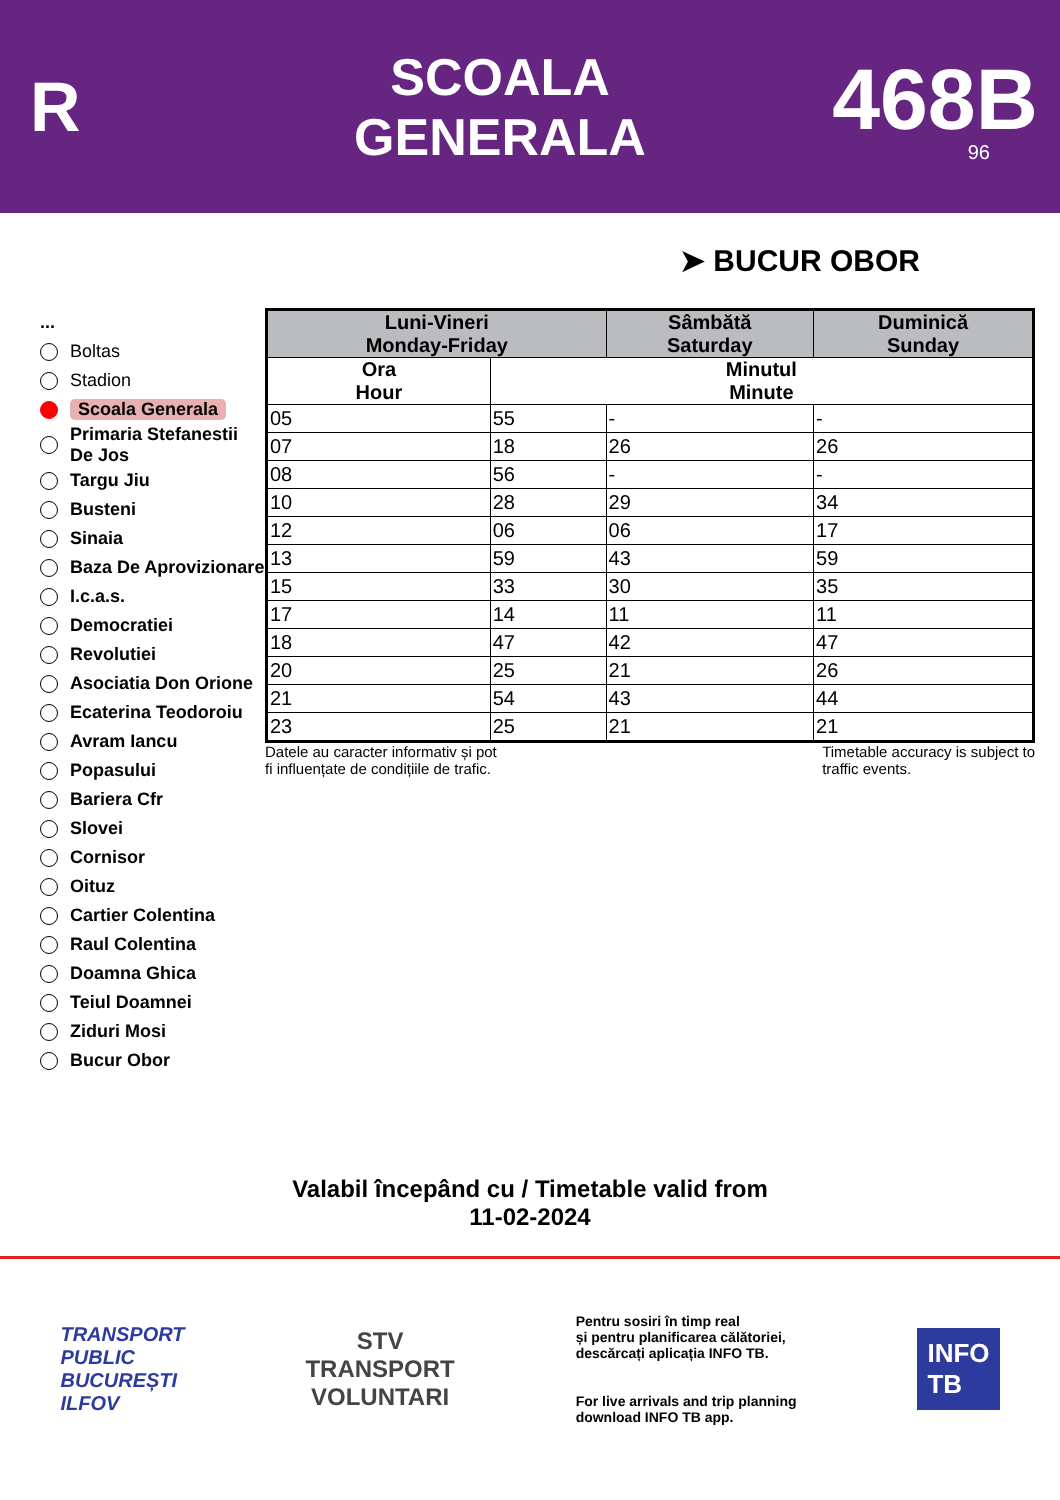R
SCOALA
GENERALA
468B
96
➤ BUCUR OBOR
...
Boltas
Stadion
Scoala Generala
Primaria Stefanestii De Jos
Targu Jiu
Busteni
Sinaia
Baza De Aprovizionare
I.c.a.s.
Democratiei
Revolutiei
Asociatia Don Orione
Ecaterina Teodoroiu
Avram Iancu
Popasului
Bariera Cfr
Slovei
Cornisor
Oituz
Cartier Colentina
Raul Colentina
Doamna Ghica
Teiul Doamnei
Ziduri Mosi
Bucur Obor
| Luni-Vineri Monday-Friday | | Sâmbătă Saturday | Duminică Sunday |
| --- | --- | --- | --- |
| Ora Hour | Minutul Minute | | |
| 05 | 55 | - | - |
| 07 | 18 | 26 | 26 |
| 08 | 56 | - | - |
| 10 | 28 | 29 | 34 |
| 12 | 06 | 06 | 17 |
| 13 | 59 | 43 | 59 |
| 15 | 33 | 30 | 35 |
| 17 | 14 | 11 | 11 |
| 18 | 47 | 42 | 47 |
| 20 | 25 | 21 | 26 |
| 21 | 54 | 43 | 44 |
| 23 | 25 | 21 | 21 |
Datele au caracter informativ și pot
fi influențate de condițiile de trafic.
Timetable accuracy is subject to
traffic events.
Valabil începând cu / Timetable valid from
11-02-2024
TRANSPORT
PUBLIC
BUCUREȘTI
ILFOV
STV
TRANSPORT
VOLUNTARI
Pentru sosiri în timp real
și pentru planificarea călătoriei,
descărcați aplicația INFO TB.
For live arrivals and trip planning
download INFO TB app.
INFO
TB